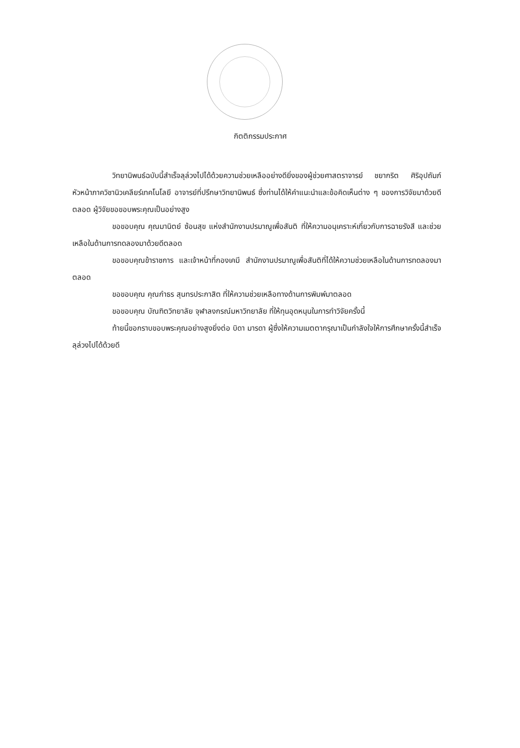กิตติกรรมประกาศ
วิทยานิพนธ์ฉบับนี้สำเร็จลุล่วงไปได้ด้วยความช่วยเหลืออย่างดียิ่งของผู้ช่วยศาสตราจารย์ ชยากริต ศิริอุปถัมภ์ หัวหน้าภาควิชานิวเคลียร์เทคโนโลยี อาจารย์ที่ปรึกษาวิทยานิพนธ์ ซึ่งท่านได้ให้คำแนะนำและข้อคิดเห็นต่าง ๆ ของการวิจัยมาด้วยดีตลอด ผู้วิจัยขอขอบพระคุณเป็นอย่างสูง
ขอขอบคุณ คุณมานิตย์ ซ้อนสุข แห่งสำนักงานปรมาณูเพื่อสันติ ที่ให้ความอนุเคราะห์เกี่ยวกับการฉายรังสี และช่วยเหลือในด้านการทดลองมาด้วยดีตลอด
ขอขอบคุณข้าราชการ และเจ้าหน้าที่กองเคมี สำนักงานปรมาณูเพื่อสันติที่ได้ให้ความช่วยเหลือในด้านการทดลองมาตลอด
ขอขอบคุณ คุณกำธร สุนทรประกาสิต ที่ให้ความช่วยเหลือทางด้านการพิมพ์มาตลอด
ขอขอบคุณ บัณฑิตวิทยาลัย จุฬาลงกรณ์มหาวิทยาลัย ที่ให้ทุนอุดหนุนในการทำวิจัยครั้งนี้
ท้ายนี้ขอกราบขอบพระคุณอย่างสูงยิ่งต่อ บิดา มารดา ผู้ซึ่งให้ความเมตตากรุณาเป็นกำลังใจให้การศึกษาครั้งนี้สำเร็จลุล่วงไปได้ด้วยดี